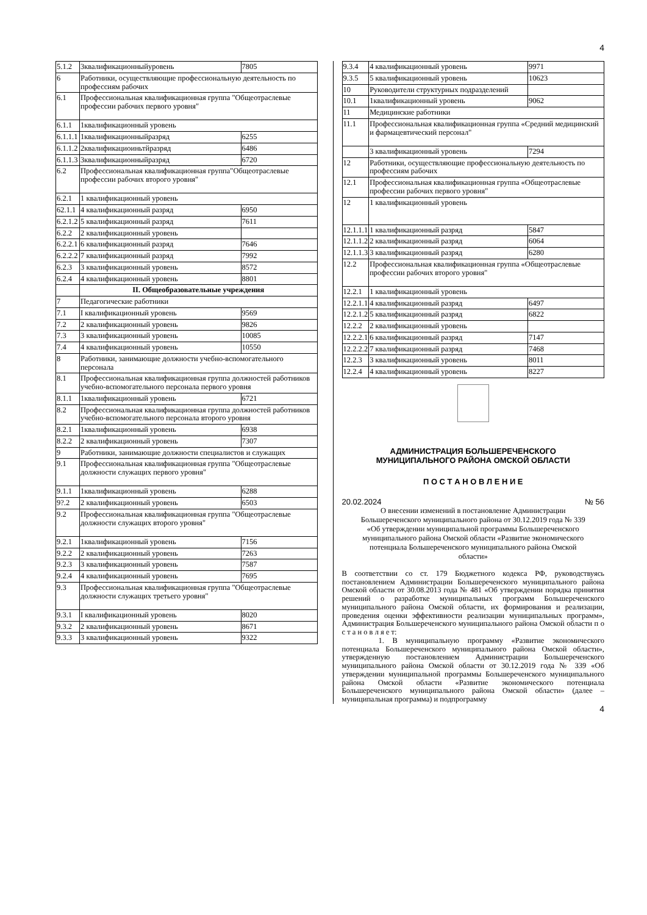4
| 5.1.2 | 3квалификационныйуровень | 7805 |
| 6 | Работники, осуществляющие профессиональную деятельность по профессиям рабочих | |
| 6.1 | Профессиональная квалификационная группа "Общеотраслевые профессии рабочих первого уровня" | |
| 6.1.1 | 1квалификационный уровень | |
| 6.1.1.1 | 1квалификационныйразряд | 6255 |
| 6.1.1.2 | 2квалификациоиньтйразряд | 6486 |
| 6.1.1.3 | 3квалификационныйразряд | 6720 |
| 6.2 | Профессиональная квалификационная группа"Общеотраслевые профессии рабочих второго уровня" | |
| 6.2.1 | 1 квалификационный уровень | |
| 62.1.1 | 4 квалификационный разряд | 6950 |
| 6.2.1.2 | 5 квалификационный разряд | 7611 |
| 6.2.2 | 2 квалификационный уровень | |
| 6.2.2.1 | 6 квалификационный разряд | 7646 |
| 6.2.2.2 | 7 квалификационный разряд | 7992 |
| 6.2.3 | 3 квалификационный уровень | 8572 |
| 6.2.4 | 4 квалификационный уровень | 8801 |
| | II. Общеобразовательные учреждения | |
| 7 | Педагогические работники | |
| 7.1 | I квалификационный уровень | 9569 |
| 7.2 | 2 квалификационный уровень | 9826 |
| 7.3 | 3 квалификационный уровень | 10085 |
| 7.4 | 4 квалификационный уровень | 10550 |
| 8 | Работники, занимающие должности учебно-вспомогательного персонала | |
| 8.1 | Профессиональная квалификационная группа должностей работников учебно-вспомогательного персонала первого уровня | |
| 8.1.1 | 1квалификационный уровень | 6721 |
| 8.2 | Профессиональная квалификационная группа должностей работников учебно-вспомогательного персонала второго уровня | |
| 8.2.1 | 1квалификационный уровень | 6938 |
| 8.2.2 | 2 квалификационный уровень | 7307 |
| 9 | Работники, занимающие должности специалистов и служащих | |
| 9.1 | Профессиональная квалификационная группа "Общеотраслевые должности служащих первого уровня" | |
| 9.1.1 | 1квалификационный уровень | 6288 |
| 9?.2 | 2 квалификационный уровень | 6503 |
| 9.2 | Профессиональная квалификационная группа "Общеотраслевые должности служащих второго уровня" | |
| 9.2.1 | 1квалификационный уровень | 7156 |
| 9.2.2 | 2 квалификационный уровень | 7263 |
| 9.2.3 | 3 квалификационный уровень | 7587 |
| 9.2.4 | 4 квалификационный уровень | 7695 |
| 9.3 | Профессиональная квалификационная группа "Общеотраслевые должности служащих третьего уровня" | |
| 9.3.1 | I квалификационный уровень | 8020 |
| 9.3.2 | 2 квалификационный уровень | 8671 |
| 9.3.3 | 3 квалификационный уровень | 9322 |
| 9.3.4 | 4 квалификационный уровень | 9971 |
| 9.3.5 | 5 квалификационный уровень | 10623 |
| 10 | Руководители структурных подразделений | |
| 10.1 | 1квалификационный уровень | 9062 |
| 11 | Медицинские работники | |
| 11.1 | Профессиональная квалификационная группа «Средний медицинский и фармацевтический персонал" | |
| | 3 квалификационный уровень | 7294 |
| 12 | Работники, осуществляющие профессиональную деятельность по профессиям рабочих | |
| 12.1 | Профессиональная квалификационная группа «Общеотраслевые профессии рабочих первого уровня" | |
| 12 | 1 квалификационный уровень | |
| 12.1.1.1 | 1 квалификационный разряд | 5847 |
| 12.1.1.2 | 2 квалификационный разряд | 6064 |
| 12.1.1.3 | 3 квалификационный разряд | 6280 |
| 12.2 | Профессиональная квалификационная группа «Общеотраслевые профессии рабочих второго уровня" | |
| 12.2.1 | 1 квалификационный уровень | |
| 12.2.1.1 | 4 квалификационный разряд | 6497 |
| 12.2.1.2 | 5 квалификационный разряд | 6822 |
| 12.2.2 | 2 квалификационный уровень | |
| 12.2.2.1 | 6 квалификационный разряд | 7147 |
| 12.2.2.2 | 7 квалификационный разряд | 7468 |
| 12.2.3 | 3 квалификационный уровень | 8011 |
| 12.2.4 | 4 квалификационный уровень | 8227 |
АДМИНИСТРАЦИЯ БОЛЬШЕРЕЧЕНСКОГО
МУНИЦИПАЛЬНОГО РАЙОНА ОМСКОЙ ОБЛАСТИ
П О С Т А Н О В Л Е Н И Е
20.02.2024 № 56
О внесении изменений в постановление Администрации Большереченского муниципального района от 30.12.2019 года № 339 «Об утверждении муниципальной программы Большереченского муниципального района Омской области «Развитие экономического потенциала Большереченского муниципального района Омской области»
В соответствии со ст. 179 Бюджетного кодекса РФ, руководствуясь постановлением Администрации Большереченского муниципального района Омской области от 30.08.2013 года № 481 «Об утверждении порядка принятия решений о разработке муниципальных программ Большереченского муниципального района Омской области, их формирования и реализации, проведения оценки эффективности реализации муниципальных программ», Администрация Большереченского муниципального района Омской области п о с т а н о в л я е т:
1. В муниципальную программу «Развитие экономического потенциала Большереченского муниципального района Омской области», утвержденную постановлением Администрации Большереченского муниципального района Омской области от 30.12.2019 года № 339 «Об утверждении муниципальной программы Большереченского муниципального района Омской области «Развитие экономического потенциала Большереченского муниципального района Омской области» (далее – муниципальная программа) и подпрограмму
4